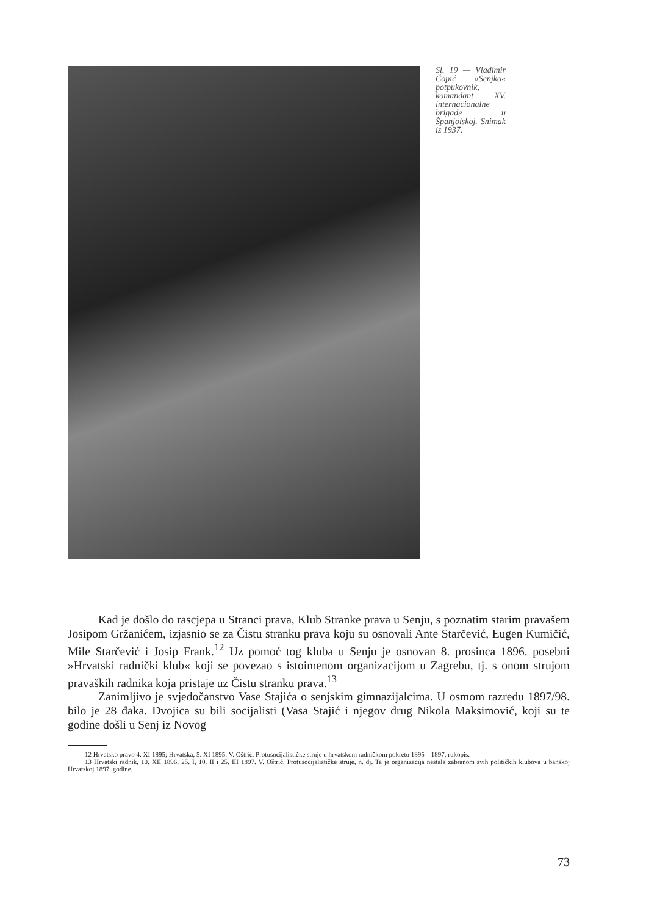Sl. 19 — Vladimir Čopić »Senjko« potpukovnik, komandant XV. internacionalne brigade u Španjolskoj. Snimak iz 1937.
Kad je došlo do rascjepa u Stranci prava, Klub Stranke prava u Senju, s poznatim starim pravašem Josipom Gržanićem, izjasnio se za Čistu stranku prava koju su osnovali Ante Starčević, Eugen Kumičić, Mile Starčević i Josip Frank.<sup>12</sup> Uz pomoć tog kluba u Senju je osnovan 8. prosinca 1896. posebni »Hrvatski radnički klub« koji se povezao s istoimenom organizacijom u Zagrebu, tj. s onom strujom pravaških radnika koja pristaje uz Čistu stranku prava.<sup>13</sup>
Zanimljivo je svjedočanstvo Vase Stajića o senjskim gimnazijalcima. U osmom razredu 1897/98. bilo je 28 đaka. Dvojica su bili socijalisti (Vasa Stajić i njegov drug Nikola Maksimović, koji su te godine došli u Senj iz Novog
12 Hrvatsko pravo 4. XI 1895; Hrvatska, 5. XI 1895. V. Oštrić, Protusocijalističke struje u hrvatskom radničkom pokretu 1895—1897, rukopis.
13 Hrvatski radnik, 10. XII 1896, 25. I, 10. II i 25. III 1897. V. Oštrić, Protusocijalističke struje, n. dj. Ta je organizacija nestala zabranom svih političkih klubova u banskoj Hrvatskoj 1897. godine.
73